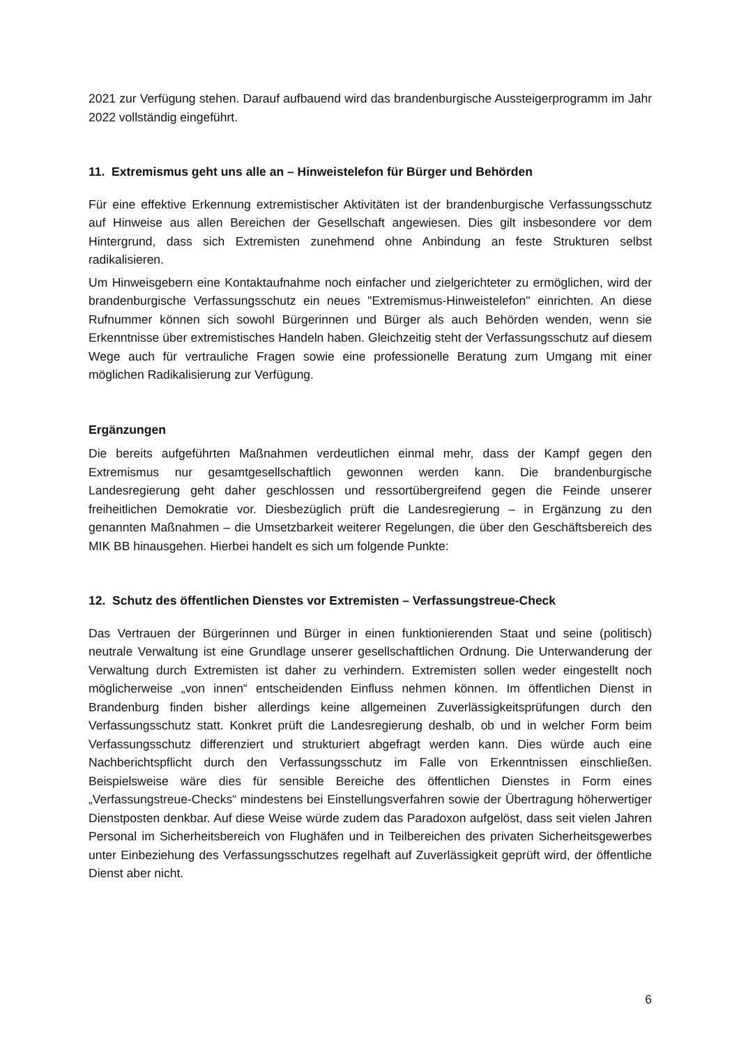2021 zur Verfügung stehen. Darauf aufbauend wird das brandenburgische Aussteigerprogramm im Jahr 2022 vollständig eingeführt.
11. Extremismus geht uns alle an – Hinweistelefon für Bürger und Behörden
Für eine effektive Erkennung extremistischer Aktivitäten ist der brandenburgische Verfassungsschutz auf Hinweise aus allen Bereichen der Gesellschaft angewiesen. Dies gilt insbesondere vor dem Hintergrund, dass sich Extremisten zunehmend ohne Anbindung an feste Strukturen selbst radikalisieren.
Um Hinweisgebern eine Kontaktaufnahme noch einfacher und zielgerichteter zu ermöglichen, wird der brandenburgische Verfassungsschutz ein neues "Extremismus-Hinweistelefon" einrichten. An diese Rufnummer können sich sowohl Bürgerinnen und Bürger als auch Behörden wenden, wenn sie Erkenntnisse über extremistisches Handeln haben. Gleichzeitig steht der Verfassungsschutz auf diesem Wege auch für vertrauliche Fragen sowie eine professionelle Beratung zum Umgang mit einer möglichen Radikalisierung zur Verfügung.
Ergänzungen
Die bereits aufgeführten Maßnahmen verdeutlichen einmal mehr, dass der Kampf gegen den Extremismus nur gesamtgesellschaftlich gewonnen werden kann. Die brandenburgische Landesregierung geht daher geschlossen und ressortübergreifend gegen die Feinde unserer freiheitlichen Demokratie vor. Diesbezüglich prüft die Landesregierung – in Ergänzung zu den genannten Maßnahmen – die Umsetzbarkeit weiterer Regelungen, die über den Geschäftsbereich des MIK BB hinausgehen. Hierbei handelt es sich um folgende Punkte:
12. Schutz des öffentlichen Dienstes vor Extremisten – Verfassungstreue-Check
Das Vertrauen der Bürgerinnen und Bürger in einen funktionierenden Staat und seine (politisch) neutrale Verwaltung ist eine Grundlage unserer gesellschaftlichen Ordnung. Die Unterwanderung der Verwaltung durch Extremisten ist daher zu verhindern. Extremisten sollen weder eingestellt noch möglicherweise „von innen“ entscheidenden Einfluss nehmen können. Im öffentlichen Dienst in Brandenburg finden bisher allerdings keine allgemeinen Zuverlässigkeitsprüfungen durch den Verfassungsschutz statt. Konkret prüft die Landesregierung deshalb, ob und in welcher Form beim Verfassungsschutz differenziert und strukturiert abgefragt werden kann. Dies würde auch eine Nachberichtspflicht durch den Verfassungsschutz im Falle von Erkenntnissen einschließen. Beispielsweise wäre dies für sensible Bereiche des öffentlichen Dienstes in Form eines „Verfassungstreue-Checks“ mindestens bei Einstellungsverfahren sowie der Übertragung höherwertiger Dienstposten denkbar. Auf diese Weise würde zudem das Paradoxon aufgelöst, dass seit vielen Jahren Personal im Sicherheitsbereich von Flughäfen und in Teilbereichen des privaten Sicherheitsgewerbes unter Einbeziehung des Verfassungsschutzes regelhaft auf Zuverlässigkeit geprüft wird, der öffentliche Dienst aber nicht.
6